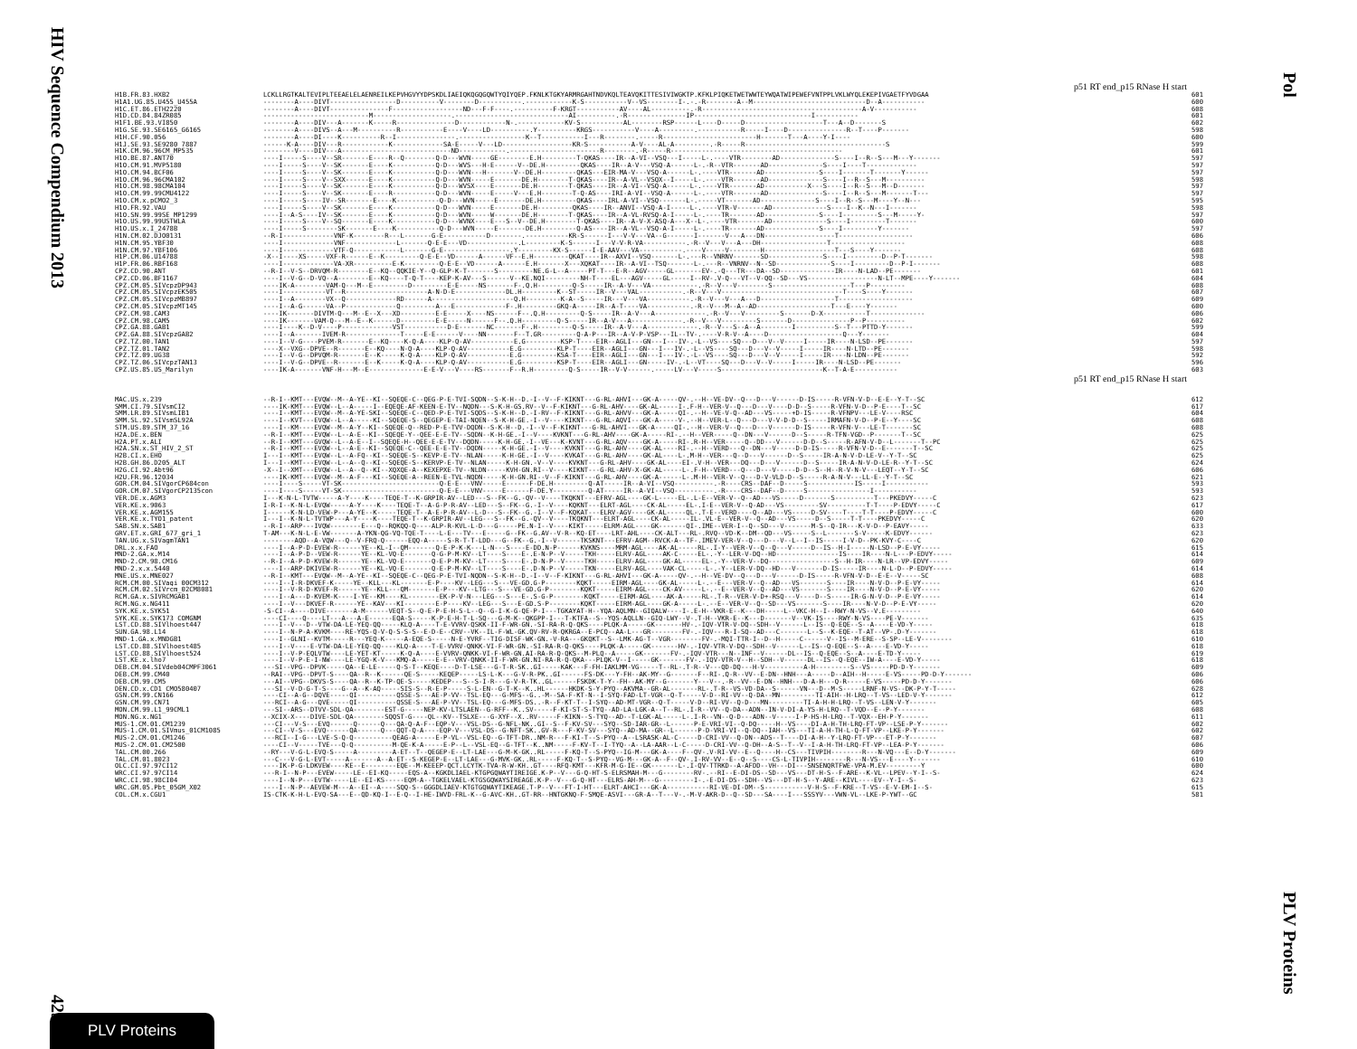HIV Sequence Compendium 2013
423
Pol
PLV Proteins
p51 RT end_p15 RNase H start
| H1B.FR.83.HXB2 | LCKLLRGTKALTEVIPLTEEAELELAENREILKEPVHGVYYDPSKDLIAEIQKQGQGQWTYQIYQEP.FKNLKTGKYARMRGAHTNDVKQLTEAVQKITTESIVIWGKTP.KFKLPIQKETWETWWTEYWQATWIPEWEFVNTPPLVKLWYQLEKEPIVGAETFYVDGAA | 601 |
| H1A1.UG.85.U455_U455A | --------A----DIVT-----------------D----------V--------D-----------.------------K-S-----------V--VS--------I-.-.-R--------A--M-----------------------------D--A----------- | 600 |
| H1C.ET.86.ETH2220 | --------A----DIVT---------------F------------------ND---F-F----.----------F-KRGT-----------AV----AL----------.-R-----------------------------------------A-V----------- | 608 |
| H1D.CD.84.84ZR085 | ---------------------------M--------------------.-----------------------------AI----------.-R---------------IP------------------------------I----------- | 601 |
| H1F1.BE.93.VI850 | --------A----DIV---A-------K-----R---------------D------------N-.------------KV-S-----------AL--------RSP------L----D-----D--------------------T---A--D-------S | 602 |
| H1G.SE.93.SE6165_G6165 | --------A----DIVS--A---M----------R-----------E----V----LD----------.Y----------KRGS-----------V----A---------.-----------R-----I----D---------------R--T----P------- | 598 |
| H1H.CF.90.056 | --------A----DI----K----------R--I---------------.-----------------K--T-----------I---R--------.-----R------------------------H-------T---A----Y-I---- | 600 |
| H1J.SE.93.SE9280_7887 | ------K-A----DIV---R------------K-------------SA-E-----V---LD------------------KR-S-----------A-V----AL-A---------.-R-----R------------------------------------S | 599 |
| H1K.CM.96.96CM_MP535 | --------V----DIV---A----------------------------ND------------.-----------------------R--------.-R-----R-------------------------------------------- | 601 |
| H1O.BE.87.ANT70 | ----I-----S----V--SR-------E----R--Q--------Q-D---WVN-----GE--------E.H---------T-QKAS----IR--A-VI--VSQ---I-----L-.----VTR--------AD--------------S----I--R--S---M---Y------- | 597 |
| H1O.CM.91.MVP5180 | ----I-----S----V--SK-------E----K-----------Q-D---WVS---H-E------V--DE.H---------QKAS----IR--A-V---VSQ-A------L-.-R--VTR-------AD--------------S----I----T------------- | 597 |
| H1O.CM.94.BCF06 | ----I-----S----V--SK-------E----K-----------Q-D---WVN---H-------V--DE.H---------QKAS---EIR-MA-V---VSQ-A------L-.----VTR-------AD--------------S----I-------T-------Y------ | 597 |
| H1O.CM.96.96CMA102 | ----I-----S----V--SXX------E----K-----------Q-D---WVN-----E-------DE.H--------T-QKAS----IR--A-VL--VSQX--I-----L-.----VTR-------AD--------------S----I--R--S---M---------- | 598 |
| H1O.CM.98.98CMA104 | ----I-----S----V--SK-------E----K-----------Q-D---WVSX----E-------DE.H--------T-QKAS----IR--A-VI--VSQ-A------L-.----VTR-------AD-----------X---S----I--R--S---M--D------- | 597 |
| H1O.CM.99.99CMU4122 | ----I-----S----V--SK-------E----R-----------Q-D---WVN-----E-----V---E.H--------T-Q-AS----IRI-A-VI--VSQ-A------L-.----VTR-------AD--------------S----I--R--S---M-------T--- | 597 |
| H1O.CM.x.pCMO2_3 | ----I-----S----IV--SR-------E----K-----------Q-D---WVN-----E-------DE.H---------QKAS----IRL-A-VI--VSQ-------L-.-----VT-------AD--------------S----I--R--S---M----Y--N--- | 595 |
| H1O.FR.92.VAU | ----I-----S----V--SK-------E----K-----------Q-D---WVN-----E-------DE.H---------QKAS----IR--ANVI--VSQ-A-I-----L-.----VTR-V-------AD--------------S----I--K--N---I------- | 598 |
| H1O.SN.99.99SE_MP1299 | ----I--A-S----IV--SK-------E----K-----------Q-D---WVN-----W-------DE.H--------T-QKAS----IR--A-VL-RVSQ-A-I-----L-.----TR-------AD--------------S----I---------S---M-----Y- | 597 |
| H1O.US.99.99USTWLA | ----I-----S----V--SQ-------E----K-----------Q-D---WVNX----E---S--V--DE.H--------T-QKAS----IR--A-V-X-ASQ-A---X--L-.----VTR-------AD--------------S----I---------T------- | 600 |
| H1O.US.x.I_2478B | ----I-----S--------SK-------E----K-----------Q-D---WVN-----E-------DE.H---------Q-AS----IR--A-VL--VSQ-A-I-----L-.----TR-------AD--------------S----I---------Y------- | 597 |
| H1N.CM.02.DJO0131 | --R-I-------------VNF-K--------R---L-------G-E-----------D--------.-----------KR-S------I---V-V---VA--G-------I-------V---A---DN------------------T------------------- | 606 |
| H1N.CM.95.YBF30 | ----I-------------VNF-------------L-------Q-E-E---VD-------------.L---------K-S------I---V-V-R-VA-----------.-R--V---V---A---DH-----------------T------------------- | 608 |
| H1N.CM.97.YBF106 | ----I-------------VTF-Q------------L-------G-E-----------------.Y---------KX-S------I-E-AAV---VA-----------.----V-----V--------H------------------T---S----Y------- | 608 |
| H1P.CM.06.U14788 | -X--I----XS-----VXF-R------E--K---------Q-E-E--VD------A------VF--E.H---------QKAT----IR--AXVI--VSQ-------L-.---R--VNRNV-------SD--------------S----I---------D--P-T------- | 598 |
| H1P.FR.06.RBF168 | ----I-------------VA-XR----------E-K---------Q-E-E--VD------A------E.H-------X---XQKAT----IR--A-VI--TSQ-------L-.---R--VNRNV--N--SD--------------S----I---------D--P-I------- | 608 |
| CPZ.CD.90.ANT | --R-I--V-S--DRVQM-R--------E--KQ--QQKIE-Y--Q-GLP-K-T-------S---------NE.G-L--A-----PT-T---E-R--AGV-----GL-------EV-.-Q---TR---DA--SD--------------IR----N-LAD--PE------- | 601 |
| CPZ.CD.06.BF1167 | ----I--V-G--D-VQ--A--------E--KQ----T-Q-T----KEP-K-AV---S------V--KE.NQI---------NH-T----EL---AGV-----GL-----I--RV-.V-Q---VT--V-QQ--SD---VS------------------N-LT--MPE----Y------- | 604 |
| CPZ.CM.05.SIVcpzDP943 | ----IK-A--------VAM-Q---M--E---------D---------E-E-----NS-------F-.Q.H---------Q-S-----IR--A-V---VA------------.-R--V---V--------S--------------------T---P--------- | 608 |
| CPZ.CM.05.SIVcpzEK505 | ----I-----------VT--R---------------------A-N-D-E-------------DL.H---------K--ST-----IR--V---VAL-----------.-R--V---V-------------------------------T----S----Y------- | 607 |
| CPZ.CM.05.SIVcpzMB897 | ----I--A--------VX--Q-------------RD------A---------------------Q.H---------K-A--S-----IR---V---VA-----------.-R--V---V---A---D-------------------T------------------- | 609 |
| CPZ.CM.05.SIVcpzMT145 | ----I--A-G------VA--P-------------Q---------A---E-------------F-.H---------GKQ-A-----IR--A-T----VA-----------.-R--V---M--A--AD-------------------T---E----Y------- | 600 |
| CPZ.CM.98.CAM3 | ----IK-------DIVTM-Q---M--E--X---XD---------E-E-----X----NS------F--.Q.H---------Q-S-----IR--A-V---A-------------.-R--V---V---------S-------D-X-----------T-------------- | 606 |
| CPZ.CM.98.CAM5 | ----IK-------VAM-Q---M--E--K------D---------E-E-----N------F--.Q.H---------Q-S-----IR--A-V---A-------------.-R--V---V---------S-------D---------------P--P---------- | 602 |
| CPZ.GA.88.GAB1 | ----I----K--D-V----P-------------VST-----------D-E-------NC-------F-.H---------Q-S-----IR--A-V---A-------------.-R--V---S--A--A--------I----------S--T---PTTD-Y------- | 599 |
| CPZ.GA.88.SIVcpzGAB2 | ----I--A-------IVEM-R--------------T-----E-E------V----NN-------F--T.GR---------Q-A-P---IR--A-V-P-VSP---IL--TV-.----V-R-V--A----D-------------------Q---Y------- | 604 |
| CPZ.TZ.00.TAN1 | ----I--V-G----PVEM-R-------E--KQ----K-Q-A----KLP-Q-AV-----------E.G---------KSP-T----EIR--AGLI---GN---I---IV-.-L--VS----SQ---D---V--V-----I-----IR----N-LSD--PE------- | 597 |
| CPZ.TZ.01.TAN2 | ----X--VXG--DPVE--R-------E--KQ----N-Q-A----KLP-Q-AV-----------E.G---------KLP-T----EIR--AGLI---GN---I---IV-.-L--VS----SQ---D---V--V-----I-----IR----N-LTD--PE------- | 598 |
| CPZ.TZ.09.UG38 | ----I--V-G--DPVQM-R-------E--K-----K-Q-A----KLP-Q-AV-----------E.G---------KSA-T----EIR--AGLI---GN---I---IV-.-L--VS----SQ---D---V--V-----I-----IR----N-LDN--PE------- | 592 |
| CPZ.TZ.06.SIVcpzTAN13 | ----I--V-G--DPVE--R-------E--K-----K-Q-A----KLP-Q-AV-----------E.G---------KSP-T----EIR--AGLI---GN-----IV-.-L--VT----SQ---D---V--V-----I-----IR----N-LSD--PE------- | 596 |
| CPZ.US.85.US_Marilyn | ----IK-A-------VNF-H---M--E--------------E-E-V---V----RS-------F--R.H---------Q-S-----IR--V-V------.-----LV---V-----S--------------------------K--T-A-E----------- | 603 |
p51 RT end_p15 RNase H start
| MAC.US.x.239 | --R-I--KMT---EVQW--M--A-YE--KI--SQEQE-C--QEG-P-E-TVI-SQDN--S-K-H--D.-I--V--F-KIKNT---G-RL-AHVI---GK-A-----QV-.--H--VE-DV--Q---D---V------D-IS-----R-VFN-V-D--E-E--Y-T--SC | 612 |
| SMM.CI.79.SIVsmCI2 | ----IK-KMT---EVQW--L--A-----I--EQEQE-AF-KEEN-E-TV--NQDN---S-K-H-GS.RV--V--F-KIKNT---G-RL-AHV----GK-AL-----I-.F-H--VER-V--Q---D---V----D-D--S-----R-VFN-V-D--P-E----T--SC | 617 |
| SMM.LR.89.SIVsmLIB1 | ----I--KMT---EVQW--M--A-YE-SKI--SQEQE-C--QED-P-E-TVI-SQDS--S-K-H--D.-I-RV--F-KIKNT---G-RL-AHVV---GK-A-----QI-.--H--VE-V-Q--AD---VS-----+D-IS-----R-VFNPV---LE-V----RSC | 604 |
| SMM.SL.92.SIVsmSL92A | ----I--KVT---EVQW--L--A-----KI--SQEQE-S--QEGEP-E-TAI-NQEN--S-K-H-GE.-I--V----KIKNT---G-RL-AQVI---GK-A-----V-.--H--VER-L--Q---D---V-V-D-D--S-----IRMAFN-V-D--P-E--Y----SC | 608 |
| STM.US.89.STM_37_16 | ----I--KM----EVQW--M--A-Y--KI--SQEQE-Q--RED-P-E-TVV-DQDN--S-K-H--D.-I--V--F-KIKNT---G-RL-AHVI---GK-A-----QI-.--H--VER-V--Q---D---V------D-IS-----R-VFN-V---LE-T-------SC | 608 |
| H2A.DE.x.BEN | --R-I--KMT---EVQW--L--A-E--KI--SQEQE-Y--QEE-E-E-TV--SQDN--K-H-GE.-I--V----KVKNT---G-RL-AHV----GK-A-----RI-.--H--VER-----Q--DN---V------D--S-----R-TFN-VGD--P-------T--SC | 625 |
| H2A.PT.x.ALI | --R-I--KMT---GVQW--L--A-E--I--SQEQE-H--QEE-E-E-TV--DQDN-----K-H-GE.-I--VE---K-KVNT---G-RL-AQV----GK-A-----RI-.R-H--VER-----Q--DD---V------D-D--S-----R-AFN-V-D--L-------T--PC | 625 |
| H2A.SN.x.ST_HIV_2_ST | --R-I--KMT---EVQW--L--A-E--KI--SQEQE-C--QEE-E-E-TV--DQDN-----K-H-GE.-I--V----KVKNT---G-RL-AHV----GK-AL----RI-.--H--VERD---Q--DN---V-----D-D-IS-----R-VFN-V-D--E-------T--SC | 625 |
| H2B.CI.x.EHO | I---I--KMT---EVQW--L--A-FQ--KI--SQEQE-S--KEVP-E-TV--NLAN-----K-H-GE.-I--V----KVKAT---G-RL-AHV----GK-AL----L-.M-H--VER---Q--D---V------D--S-----IR-A-N-V-D-LE-V--Y-T--SC | 625 |
| H2B.GH.86.D205_ALT | I---I--KMT---EVQW--L--A--Q--KI--SQEQE-S--KERVP-E-TV--NLAN-----K-H-GN.-V--V----KVKNT---G-RL-AHV----GK-AL----EI-.V-H--VER---DQ---D---V------D--S-----IR-A-N-V-D-LE-R--Y-T--SC | 624 |
| H2G.CI.92.Abt96 | -X--I--XMT---EVQW--L--A--Q--KI--XQXQE-A--KEXEPXE-TV--NLDN-----KVH-GN.RI--V----KIKNT---G-RL-AHV-X-GK-AL-----L-.F-H--VERD---Q---D---V-----D-D--S--H--R-V-N-V---LEQT--Y-T--SC | 606 |
| H2U.FR.96.12034 | ----IK-KMT---EVQW--M--A-F---KI--SQEQE-A--REEN-E-TVL-NQDN-----K-H-GN.RI--V--F-KIKNT---G-RL-AHV----GK-A------L-.M-H--VER-V--Q---D-V-VLD-D--S-----R-A-N-V---LL-E--Y-T--SC | 621 |
| GOR.CM.04.SIVgorCP684con | ----I----S-----VT-SK-------------------------Q-E-E---VNV-----E------F-DE.H---------Q-AT-----IR--A-VI--VSQ----------.-R----CRS--DAF--D-----S------------IS-----I----------- | 593 |
| GOR.CM.07.SIVgorCP2135con | ----I----S-----VT-SK-------------------------Q-E-E---VNV-----E------F-DE.Y---------Q-AT-----IR--A-VI--VSQ----------.-R----CRS--DAF--D-----S----------------I----------- | 593 |
| VER.DE.x.AGM3 | I---K-N-L-TVTW-----A-Y----K----TEQE-T--K-GRPIR-AV--LED---S--FK--G.-QV--V----TKQKNT---EFRV-AGL----GK-L-----EL-.L-E--VER-V--Q--AD---VS-----D-------S----------T---PKEDVY-----C | 623 |
| VER.KE.x.9063 | I-R-I--K-N-L-EVQW-----A-Y----K----TEQE-T--A-G-P-R-AV--LED---S--FK--G.-I--V----KQKNT---ELRT-AGL----CK-AL-----EL-.I-E--VER-V--Q-AD---VS---------SV----------T-T----P-EDVY-----C | 617 |
| VER.KE.x.AGM155 | I------K-N-LD-VEW-P---A-YE--K-----TEQE-T--A-E-P-R-AV--L-D---S--FK--G.-I--V--F-KQKAT---ELRV-AGV----GK-AL-----QL-.T-E--VERD----Q--AD---VS-----D-SV----T----T-T----P-EDVY-----C | 600 |
| VER.KE.x.TYO1_patent | I---I--K-N-L-TVTWP---A-Y----K----TEQE-T--K-GRPIR-AV--LEG---S--FK--G.-QV--V----TKQKNT---ELRT-AGL----CK-AL-----IL-.VL-E--VER-V--Q--AD---VS-----D--S-----T-T----PKEDVY-----C | 620 |
| SAB.SN.x.SAB1 | --R-I--ARP---IVQW--------E---Q--RQKQQ-Q----ALP-R-KVL-L-D---G-----PE.N-I--V----KIKT-----ELRM-AGL----GK-------QI-.IME--VER-I--Q--SD---V-------M-S--Q-IR---K-V-D--P-EAVY----- | 633 |
| GRV.ET.x.GRI_677_gri_1 | T-AM---K-N-L-E-VW-------A-YKN-QG-VQ-TQE-T----L-E---TV---E-----G--FK--G.AV--V-R--KQ-ET----LRT-AHL----CK-ALT---RL-.RVQ--VD-K--DM--QD---VS-----S--L-------S-V-----K-EDVY------ | 623 |
| TAN.UG.x.SIVagmTAN1 | --------AQD--A-VQW---Q--V-FRQ-Q------EQQ-A-----S-R-T-T-LDD---G--FK--G.-I--V------TKSKNT---EFRV-AGM--RVCK-A--TF-.IMEV-VER-V--Q---D---V--L--I--IS-----I-V-D--PK-KVY-C----C | 620 |
| DRL.x.x.FAO | ----I--A-P-D-EVEW-R------YE--KL-I--QM-------Q-E-P-K-K---L-N---S----E-DD.N-P------KVKNS----MRM-AGL----AK-AL-----RL-.I-Y--VER-V--Q--Q---V-----D--IS--H-I-----N-LSD--P-E-VY----- | 615 |
| MND-2.GA.x.M14 | ----I--A-P-D--VEW-R------YE--KL-VQ-E-------Q-G-P-M-KV--LT----S----E-.E-N-P--V-----TKH-----ELRV-AGL----AK-C-----EL-.-Y--LER-V-DQ--HD----------------IS----IR----N-L---P-EDVY----- | 614 |
| MND-2.CM.98.CM16 | --R-I--A-P-D-KVEW-R------YE--KL-VQ-E-------Q-E-P-M-KV--LT----S----E-.D-N-P--V-----TKH-----ELRV-AGL----GK-AL-----EL-.-Y--VER-V--DQ-----------------S--H-IR----N-LR--VP-EDVY----- | 609 |
| MND-2.x.x.5440 | ----I--ARP-DKIVEW-R------YE--KL-VQ-E-------Q-E-P-M-KV--LT----S----E-.D-N-P--V-----TKN-----ELRV-AGL----VAK-CL-----L-.-Y--LER-V-DQ--HD---V-------D-IS-----IR----N-L-D--P-EDVY----- | 614 |
| MNE.US.x.MNE027 | --R-I--KMT---EVQW--M--A-YE--KI--SQEQE-C--QEG-P-E-TVI-NQDN--S-K-H--D.-I--V--F-KIKNT---G-RL-AHVI---GK-A-----QV-.--H--VE-DV--Q---D---V------D-IS-----R-VFN-V-D--E-E--V-----SC | 608 |
| RCM.CM.00.SIVagi_00CM312 | ----I--I-R-DKVEF-K-----YE--KLL---KL-------E-P----KV--LEG---S---VE-GD.G-P--------KQKT-----EIRM-AGL----GK-AL-----L-.--E---VER-V--Q--AD---VS-------S----IR----N-V-D--P-E-VY----- | 614 |
| RCM.CM.02.SIVrcm_02CM8081 | ----I--V-R-D-KVEF-R------YE--KLL---QM-------E-P---KV--LTG---S---VE-GD.G-P--------KQKT-----EIRM-AGL----CK-AV-----L-.--E--VER-V--Q--AD---VS-------S----IR----N-V-D--P-E-VY----- | 620 |
| RCM.GA.x.SIVRCMGAB1 | ----I--A---D-KVEM-K----I-YE--KM----KL--------EK-P-V-N---LEG---S---E-.S-G-P--------KQKT-----EIRM-AGL----AK-A-----RL-.T-R--VER-V-D+-RSQ---V----D--S-----IR-G-N-V-D--P-E-VY----- | 614 |
| RCM.NG.x.NG411 | ----I--V---DKVEF-R------YE--KAV---KI--------E-P----KV--LEG---S---E-GD.S-P--------KQKT-----EIRM-AGL----GK-A-----L-.--E--VER-V--Q--SD---VS-------S----IR----N-V-D--P-E-VY----- | 620 |
| SYK.KE.x.SYK51 | -S-CI--A----DIVE-------A-M------VEQT-S--Q-E-P-E-H-S-L--Q--G-I-K-G-QE-P-I---TGKAYAT-H--YQA-AQLMN--GIQALW----I-.E-H--VKR-E--K---DH-----L--VKC-H--I--RWY-N-VS--V.E--------- | 640 |
| SYK.KE.x.SYK173_COMGNM | ----CI----Q----LT---A---A-E------EQA-S-----K-P-E-H-T-L-SQ---G-M-K--QKGPP-I---T-KTFA--S--YQS-AQLLN--GIQ-LWY--V-.T-H--VKR-E--K---D-------V--VK-IS----RWY-N-VS----PE-V------- | 635 |
| LST.CD.88.SIVlhoest447 | ----I--V---D--VTW-DA-LE-YEQ-QQ-----KLQ-A----T-E-VVRV-QSKK-II-F-WR-GN.-SI-RA-R-Q-QKS----PLQK-A-----GK-------HV-.-IQV-VTR-V-DQ--SDH--V------L--IS--Q-EQE--S--A----E-VD-Y----- | 618 |
| SUN.GA.98.L14 | ----I--N-P-A-KVKM----RE-YQS-Q-V-Q-S-S-S--E-D-E--CRV--VK--IL-F-WL-GK.QV-RV-R-QKRGA--E-PCQ--AA-L---GR--------FV-.-IQV---R-I-SQ--AD---C-------L--S--K-EQE--T-AT--VP-.D-Y------- | 618 |
| MND-1.GA.x.MNDGB1 | ----I--GLNI--KVTM-----R---YEQ-K-----A-EQE-S-----N-E-YVRF--TIG-DISF-WK-GN.-V-RA---GKQKT--S--LMK-AG-T--VGR--------FV-.-MQI-TTR-I--D--H-----C------V--IS--M-ERE--S-SP--LE-V-------- | 610 |
| LST.CD.88.SIVlhoest485 | ----I--V----E-VTW-DA-LE-YEQ-QQ----KLQ-A----T-E-VVRV-QNKK-VI-F-WR-GN.-SI-RA-R-Q-QKS----PLQK-A-----GK-------HV-.-IQV-VTR-V-DQ--SDH--V------L--IS--Q-EQE--S--A----E-VD-Y----- | 618 |
| LST.CD.88.SIVlhoest524 | ----I--V-P-EQLVTW----LE-YET-KT-----K-Q-A----E-VVRV-QNKK-VI-F-WR-GN.AI-RA-R-Q-QKS--M-PLQ--A-----GK-------FV-.-IQV-VTR---N--INF--V------DL--IS--Q-EQE--S--A----E-TD-Y----- | 619 |
| LST.KE.x.lho7 | ----I--V-P-E-I-NW----LE-YGQ-K-V---KMQ-A-----E-E--VRV-QNKK-II-F-WR-GN.NI-RA-R-Q-QKA---PLQK-V--I-----GK-------FV-.-IQV-VTR-V--H--SDH--V------DL--IS--Q-EQE--IW-A----E-VD-Y----- | 618 |
| DEB.CM.04.SIVdeb04CMPF3061 | ---SI--VPG--DPVK-----QA--E-LE-----Q-S-T--KEQE----D-T-LSE---G-T-R-SK..GI-----KAK---F-FH-IAKLMM-VG-----T--RL-.T-R--V---QD-DQ---H-V----------A-H---------S--VS-----PD-D-Y------- | 609 |
| DEB.CM.99.CM40 | --RAI--VPG--DPVT-S----QA--R--K------QE-S-----KEQEP-----LS-L-K---G-V-R-PK..GI------FS-DK---Y-FH--AK-MY--G-------F--RI-.Q-R--VV--E-DN--HNH---A-----D--AIH--H-----E-VS-----PD-D-Y------- | 606 |
| DEB.CM.99.CM5 | ---AI--VPG--DKVS-S----QA--R--K-TP-QE-S-----KEDEP---S--S-I-R---G-V-R-TK..GL------FSKDK-T-Y--FH--AK-MY--G-------Y---V--.-R--VV--E-DN--HNH---D-A-H---Q-R-----E-VS-----PD-D-Y------- | 606 |
| DEN.CD.x.CD1_CMO580407 | ---SI--V-D-G-T-S----G--A--K-AQ-----SIS-S--R-E-P-----S-L-EN--G-T-K--K..HL------HKDK-S-Y-PYQ--AKVMA--GR-AL-------RL-.T-R--VS-VD-DA--S------VN---D--M-S-----LRNF-N-VS--DK-P-Y-T----- | 628 |
| GSN.CM.99.CN166 | ----CI--A-G--DQVE-----QI----------QSSE-S---AE-P-VV--TSL-EQ---G-MFS--G..-M--SA-F-KT-N--I-SYQ-FAD-LT-VGR--Q-T-----V-D--RI-VV--Q-DA--MN---------TI-AIH--H-LRQ--T-VS--LED-V-Y------- | 612 |
| GSN.CM.99.CN71 | ---RCI--A-G---QVE-----QI----------QSSE-S---AE-P-VV--TSL-EQ---G-MFS-DS..-R--F-KT-T--I-SYQ--AD-MT-VGR--Q-T-----V-D--RI-VV--Q-D---MN---------TI-A-H-H-LRQ--T-VS--LEN-V-Y------- | 605 |
| MON.CM.99.L1_99CML1 | ---SI--ARS--DTVV-SDL-QA--------EST-G-----NEP-KV-LTSLAEN--G-RFF--K..SV-----F-KI-ST-S-TYQ--AD-LA-LGK-A--T--RL-.I-R--VV--Q-DA--ADN--IN-V-DI-A-YS-H-LRQ--T-VQD--E--P-Y------- | 608 |
| MON.NG.x.NG1 | --XCIX-X----DIVE-SDL-QA--------SQQST-G----QL--KV--TSLXE---G-XYF--X..RV-----F-KIKN--S-TYQ--AD--T-LGK-AL-----L-.I-R--VN--Q-D---ADN--V-----I-P-HS-H-LRQ--T-VQX--EH-P-Y------- | 611 |
| MUS-1.CM.01.CM1239 | ---CI---V-S---EVQ------Q------Q---QA-Q-A-F--EQP-V---VSL-DS--G-NFL-NK..GI--S--F-KV-SV---SYQ--SD-IAR-GR--L------P-E-VRI-VI--Q-DQ-----H--VS----DI-A-H-TH-LRQ-FT-VP--LSE-P-Y------- | 602 |
| MUS-1.CM.01.SIVmus_01CM1085 | ---CI--V-S---EVQ------QA------Q---QQT-Q-A----EQP-V---VSL-DS--G-NFT-SK..GV-R---F-KV-SV---SYQ--AD-MA--GR--L------P-D-VRI-VI--Q-DQ--IAH--VS---TI-A-H-TH-L-Q-FT-VP--LKE-P-Y------- | 602 |
| MUS-2.CM.01.CM1246 | ---RCI--I-G---LVE-S-Q-Q----------QEAG-A-----E-P-VL--VSL-EQ--G-TFT-DR..NM-R---F-KI-T--S-PYQ--A--LSRASK-AL-C-----D-CRI-VV--Q-DN--ADS--T----DI-A-H--Y-LRQ-FT-VP---ET-P-Y------- | 607 |
| MUS-2.CM.01.CM2500 | ----CI--V-----TVE---Q-Q----------M-QE-K-A-----E-P--L--VSL-EQ--G-TFT--K..NM-----F-KV-T--I-TYQ--A--LA-AAR--L-C-----D-CRI-VV--Q-DH--A-S--T--V--I-A-H-TH-LRQ-FT-VP--LEA-P-Y------- | 606 |
| TAL.CM.00.266 | --RY---V-G-L-EVQ-S-----A---------A-ET--T--QEGEP-E--LT-LAE---G-M-K-GK..RL-----F-KQ-T--S-PYQ--IG-M---GK-A----F--QV-.V-RI-VV--E--Q----H--CS---TIVPIH--------R---N-VQ---E--D-Y------- | 609 |
| TAL.CM.01.8023 | ---C---V-G-L-EVT-----A-------A--A-ET--S-KEGEP-E--LT-LAE---G-MVK-GK..RL-----F-KQ-T--S-PYQ--VG-M---GK-A--F--QV-.I-RV-VV--E--Q--S----CS-L-TIVPIH--------R---N-VS---E----Y------- | 610 |
| OLC.CI.97.97CI12 | ----IK-P-G-LDKVEW----KE--E--------EQE--M-KEEEP-QCT.LCYTK-TVA-R-W-KH..GT----RFQ-KMT---KFR-M-G-IE--GK-------L-.I-QV-TTRKD--A-AFDD--VH---DI---SNSENQRTFWE-VPA-M.EV---------Y | 600 |
| WRC.CI.97.97CI14 | ---R-I--N-P---EVEW-----LE--EI-KQ-----EQS-A--KGKDLIAEL-KTGPGQWAYTIREIGE.K-P--V---G-Q-HT-S-ELRSMAH-M---G--------RV-.--RI--E-DI-DS--SD---VS---DT-H-S--F-ARE--K-VL--LPEV--Y-I--S- | 624 |
| WRC.CI.98.98CI04 | ----I--N-P---EVTW-----LE--EI-KS-----EQM-A--TGKELVAEL-KTGSGQWAYSIREAGE.K-P--V---G-Q-HT---ELRS-AH-M---G---------I-.-E-DI-DS--SDH--VS---DT-H-S--Y-ARE--KIVL----EV--Y-I--S- | 623 |
| WRC.GM.05.Pbt_05GM_X02 | ----I--N-P--AEVEW-M---A--EI--A----SQQ-S--GGGDLIAEV-KTGTGQWAYTIKEAGE.T-P--V---FT-I-HT---ELRT-AHCI---GK-A-----------RI-VE-DI-DM--S-----------V-H-S--F-KRE--T-VS--E-V-EM-I--S- | 615 |
| COL.CM.x.CGU1 | IS-CTK-K-H-L-EVQ-SA---E--QD-KQ-I--E-Q--I-HE-IWVD-FRL-K--G-AVC-KH..GT-RR--HNTGKNQ-F-SMQE-ASVI---GR-A--T---V-.-M-V-AKR-D--Q--SD---SA----I---SSSYV---VWN-VL--LKE-P-YWT--GC | 581 |
PLV Proteins